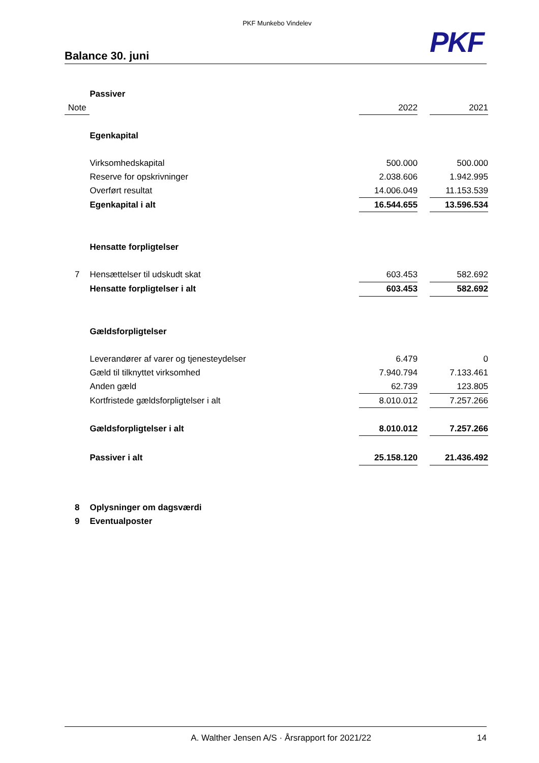PKF Munkebo Vindelev
PKF
Balance 30. juni
| | Passiver | | | |
| Note | | 2022 | | 2021 |
| | Egenkapital | | | |
| | Virksomhedskapital | 500.000 | | 500.000 |
| | Reserve for opskrivninger | 2.038.606 | | 1.942.995 |
| | Overført resultat | 14.006.049 | | 11.153.539 |
| | Egenkapital i alt | 16.544.655 | | 13.596.534 |
| | Hensatte forpligtelser | | | |
| 7 | Hensættelser til udskudt skat | 603.453 | | 582.692 |
| | Hensatte forpligtelser i alt | 603.453 | | 582.692 |
| | Gældsforpligtelser | | | |
| | Leverandører af varer og tjenesteydelser | 6.479 | | 0 |
| | Gæld til tilknyttet virksomhed | 7.940.794 | | 7.133.461 |
| | Anden gæld | 62.739 | | 123.805 |
| | Kortfristede gældsforpligtelser i alt | 8.010.012 | | 7.257.266 |
| | Gældsforpligtelser i alt | 8.010.012 | | 7.257.266 |
| | Passiver i alt | 25.158.120 | | 21.436.492 |
| 8 | Oplysninger om dagsværdi | | | |
| 9 | Eventualposter | | | |
A. Walther Jensen A/S · Årsrapport for 2021/22 14